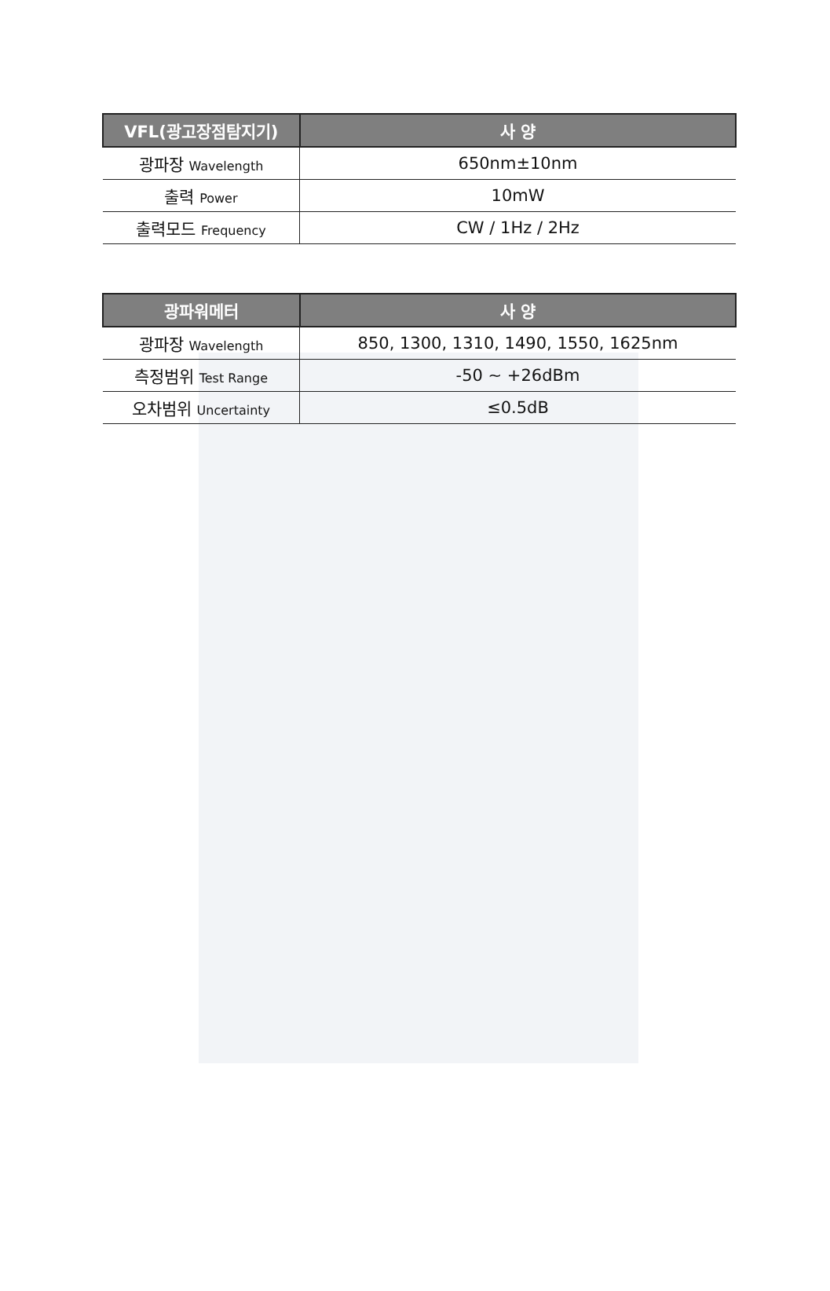| VFL(광고장점탐지기) | 사 양 |
| --- | --- |
| 광파장 Wavelength | 650nm±10nm |
| 출력 Power | 10mW |
| 출력모드 Frequency | CW / 1Hz / 2Hz |
| 광파워메터 | 사 양 |
| --- | --- |
| 광파장 Wavelength | 850, 1300, 1310, 1490, 1550, 1625nm |
| 측정범위 Test Range | -50 ~ +26dBm |
| 오차범위 Uncertainty | ≤0.5dB |